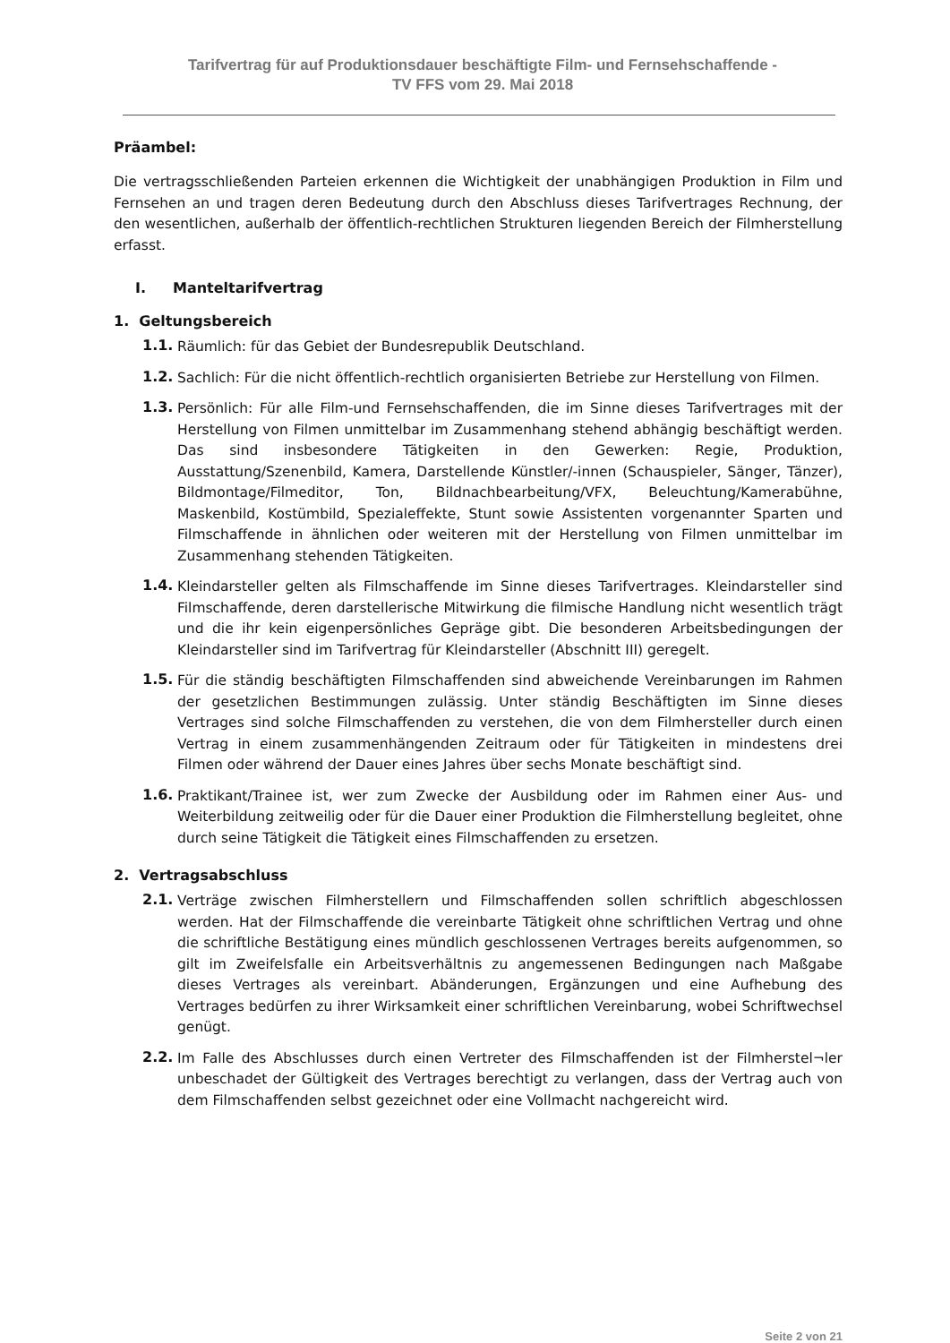Tarifvertrag für auf Produktionsdauer beschäftigte Film- und Fernsehschaffende -
TV FFS vom 29. Mai 2018
Präambel:
Die vertragsschließenden Parteien erkennen die Wichtigkeit der unabhängigen Produktion in Film und Fernsehen an und tragen deren Bedeutung durch den Abschluss dieses Tarifvertrages Rechnung, der den wesentlichen, außerhalb der öffentlich-rechtlichen Strukturen liegenden Bereich der Filmherstellung erfasst.
I. Manteltarifvertrag
1. Geltungsbereich
1.1.
Räumlich: für das Gebiet der Bundesrepublik Deutschland.
1.2.
Sachlich: Für die nicht öffentlich-rechtlich organisierten Betriebe zur Herstellung von Filmen.
1.3.
Persönlich: Für alle Film-und Fernsehschaffenden, die im Sinne dieses Tarifvertrages mit der Herstellung von Filmen unmittelbar im Zusammenhang stehend abhängig beschäftigt werden. Das sind insbesondere Tätigkeiten in den Gewerken: Regie, Produktion, Ausstattung/Szenenbild, Kamera, Darstellende Künstler/-innen (Schauspieler, Sänger, Tänzer), Bildmontage/Filmeditor, Ton, Bildnachbearbeitung/VFX, Beleuchtung/Kamerabühne, Maskenbild, Kostümbild, Spezialeffekte, Stunt sowie Assistenten vorgenannter Sparten und Filmschaffende in ähnlichen oder weiteren mit der Herstellung von Filmen unmittelbar im Zusammenhang stehenden Tätigkeiten.
1.4.
Kleindarsteller gelten als Filmschaffende im Sinne dieses Tarifvertrages. Kleindarsteller sind Filmschaffende, deren darstellerische Mitwirkung die filmische Handlung nicht wesentlich trägt und die ihr kein eigenpersönliches Gepräge gibt. Die besonderen Arbeitsbedingungen der Kleindarsteller sind im Tarifvertrag für Kleindarsteller (Abschnitt III) geregelt.
1.5.
Für die ständig beschäftigten Filmschaffenden sind abweichende Vereinbarungen im Rahmen der gesetzlichen Bestimmungen zulässig. Unter ständig Beschäftigten im Sinne dieses Vertrages sind solche Filmschaffenden zu verstehen, die von dem Filmhersteller durch einen Vertrag in einem zusammenhängenden Zeitraum oder für Tätigkeiten in mindestens drei Filmen oder während der Dauer eines Jahres über sechs Monate beschäftigt sind.
1.6.
Praktikant/Trainee ist, wer zum Zwecke der Ausbildung oder im Rahmen einer Aus- und Weiterbildung zeitweilig oder für die Dauer einer Produktion die Filmherstellung begleitet, ohne durch seine Tätigkeit die Tätigkeit eines Filmschaffenden zu ersetzen.
2. Vertragsabschluss
2.1.
Verträge zwischen Filmherstellern und Filmschaffenden sollen schriftlich abgeschlossen werden. Hat der Filmschaffende die vereinbarte Tätigkeit ohne schriftlichen Vertrag und ohne die schriftliche Bestätigung eines mündlich geschlossenen Vertrages bereits aufgenommen, so gilt im Zweifelsfalle ein Arbeitsverhältnis zu angemessenen Bedingungen nach Maßgabe dieses Vertrages als vereinbart. Abänderungen, Ergänzungen und eine Aufhebung des Vertrages bedürfen zu ihrer Wirksamkeit einer schriftlichen Vereinbarung, wobei Schriftwechsel genügt.
2.2.
Im Falle des Abschlusses durch einen Vertreter des Filmschaffenden ist der Filmherstel¬ler unbeschadet der Gültigkeit des Vertrages berechtigt zu verlangen, dass der Vertrag auch von dem Filmschaffenden selbst gezeichnet oder eine Vollmacht nachgereicht wird.
Seite 2 von 21